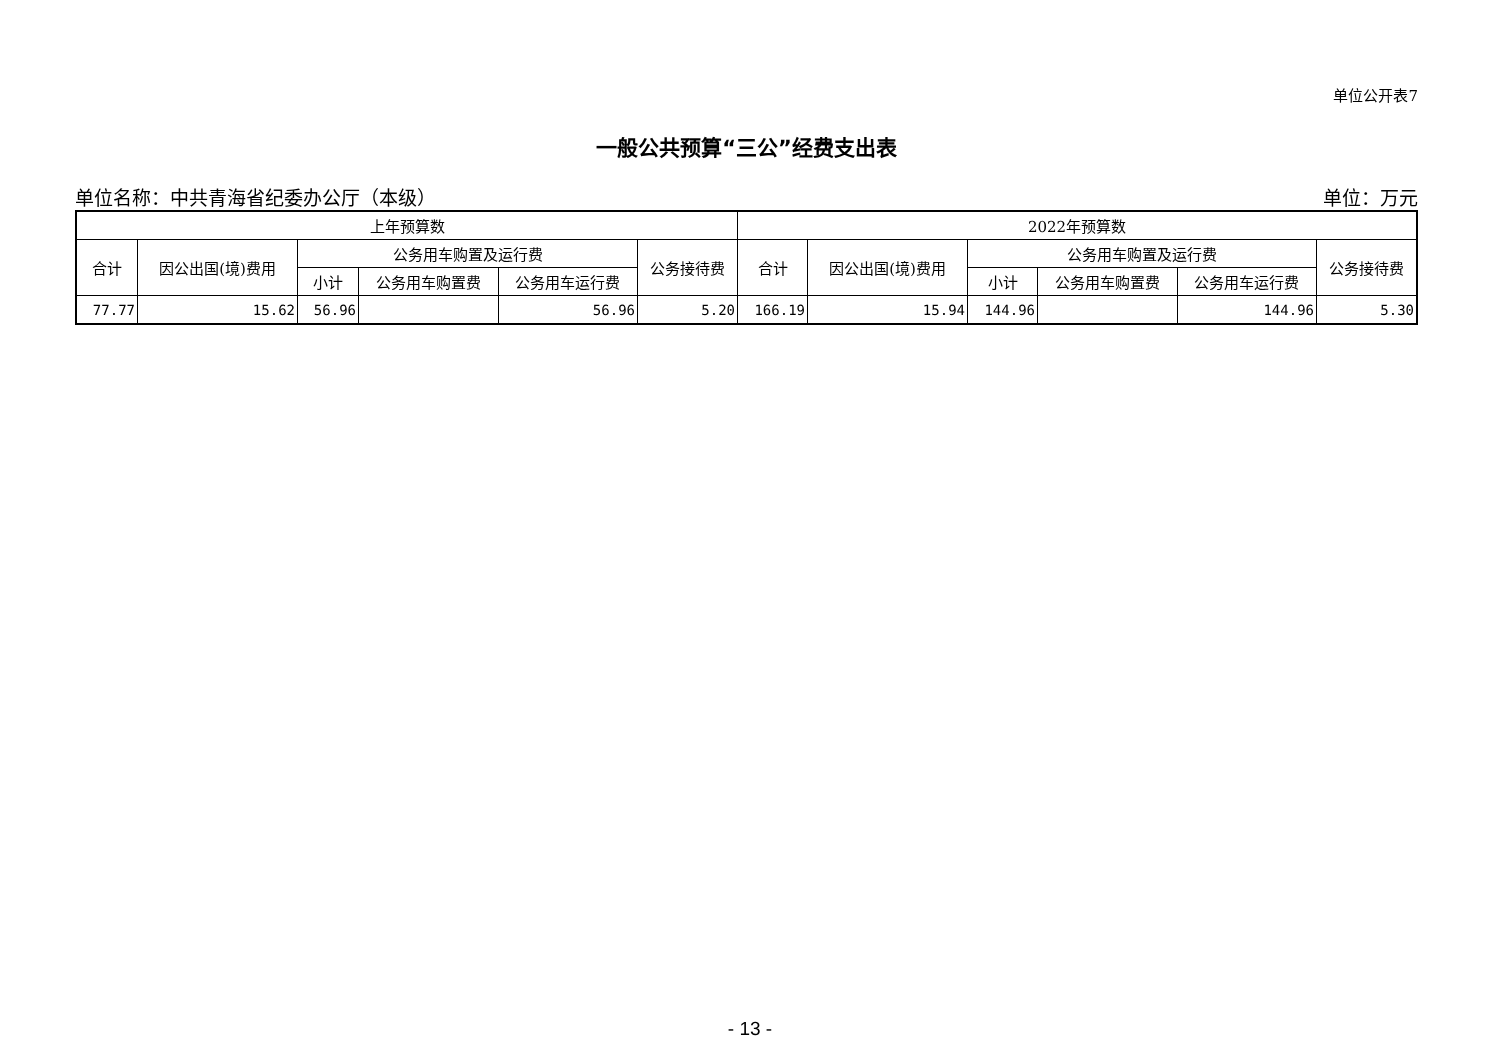单位公开表7
一般公共预算“三公”经费支出表
单位名称：中共青海省纪委办公厅（本级） 单位：万元
| 上年预算数 | | | | | | 2022年预算数 | | | | | |
| --- | --- | --- | --- | --- | --- | --- | --- | --- | --- | --- | --- |
| 合计 | 因公出国(境)费用 | 公务用车购置及运行费 | | | 公务接待费 | 合计 | 因公出国(境)费用 | 公务用车购置及运行费 | | | 公务接待费 |
| | | 小计 | 公务用车购置费 | 公务用车运行费 | | | | 小计 | 公务用车购置费 | 公务用车运行费 | |
| 77.77 | 15.62 | 56.96 | | 56.96 | 5.20 | 166.19 | 15.94 | 144.96 | | 144.96 | 5.30 |
- 13 -